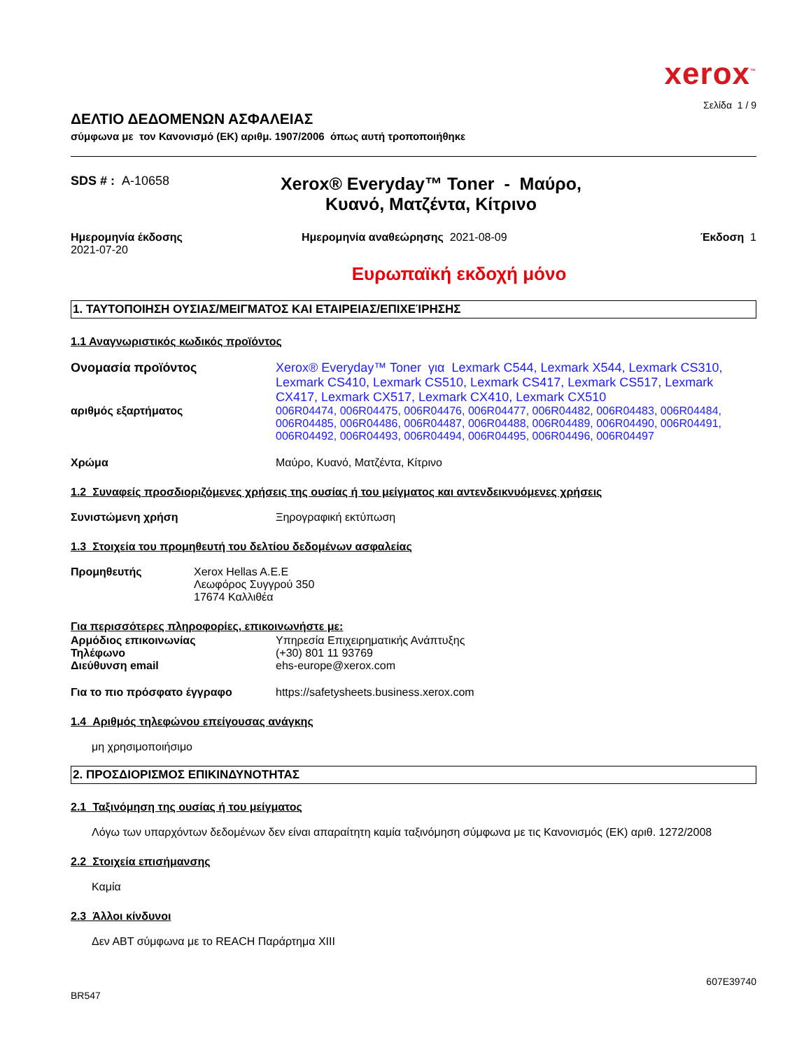xerox<sup>™</sup>
Σελίδα 1 / 9
ΔΕΛΤΙΟ ΔΕΔΟΜΕΝΩΝ ΑΣΦΑΛΕΙΑΣ
σύμφωνα με τον Κανονισμό (ΕΚ) αριθμ. 1907/2006 όπως αυτή τροποποιήθηκε
SDS # : A-10658
Xerox® Everyday™ Toner - Μαύρο,
Κυανό, Ματζέντα, Κίτρινο
Ημερομηνία έκδοσης
2021-07-20
Ημερομηνία αναθεώρησης 2021-08-09
Έκδοση 1
Ευρωπαϊκή εκδοχή μόνο
1. ΤΑΥΤΟΠΟΙΗΣΗ ΟΥΣΙΑΣ/ΜΕΙΓΜΑΤΟΣ ΚΑΙ ΕΤΑΙΡΕΙΑΣ/ΕΠΙΧΕΊΡΗΣΗΣ
1.1 Αναγνωριστικός κωδικός προϊόντος
Ονομασία προϊόντος Xerox® Everyday™ Toner για Lexmark C544, Lexmark X544, Lexmark CS310, Lexmark CS410, Lexmark CS510, Lexmark CS417, Lexmark CS517, Lexmark CX417, Lexmark CX517, Lexmark CX410, Lexmark CX510
αριθμός εξαρτήματος 006R04474, 006R04475, 006R04476, 006R04477, 006R04482, 006R04483, 006R04484, 006R04485, 006R04486, 006R04487, 006R04488, 006R04489, 006R04490, 006R04491, 006R04492, 006R04493, 006R04494, 006R04495, 006R04496, 006R04497
Χρώμα Μαύρο, Κυανό, Ματζέντα, Κίτρινο
1.2 Συναφείς προσδιοριζόμενες χρήσεις της ουσίας ή του μείγματος και αντενδεικνυόμενες χρήσεις
Συνιστώμενη χρήση Ξηρογραφική εκτύπωση
1.3 Στοιχεία του προμηθευτή του δελτίου δεδομένων ασφαλείας
Προμηθευτής Xerox Hellas A.E.E
Λεωφόρος Συγγρού 350
17674 Καλλιθέα
Για περισσότερες πληροφορίες, επικοινωνήστε με:
Αρμόδιος επικοινωνίας
Τηλέφωνο
Διεύθυνση email
Υπηρεσία Επιχειρηματικής Ανάπτυξης
(+30) 801 11 93769
ehs-europe@xerox.com
Για το πιο πρόσφατο έγγραφο https://safetysheets.business.xerox.com
1.4 Αριθμός τηλεφώνου επείγουσας ανάγκης
μη χρησιμοποιήσιμο
2. ΠΡΟΣΔΙΟΡΙΣΜΟΣ ΕΠΙΚΙΝΔΥΝΟΤΗΤΑΣ
2.1 Ταξινόμηση της ουσίας ή του μείγματος
Λόγω των υπαρχόντων δεδομένων δεν είναι απαραίτητη καμία ταξινόμηση σύμφωνα με τις Κανονισμός (ΕΚ) αριθ. 1272/2008
2.2 Στοιχεία επισήμανσης
Καμία
2.3 Άλλοι κίνδυνοι
Δεν ΑΒΤ σύμφωνα με το REACH Παράρτημα XIII
607E39740
BR547